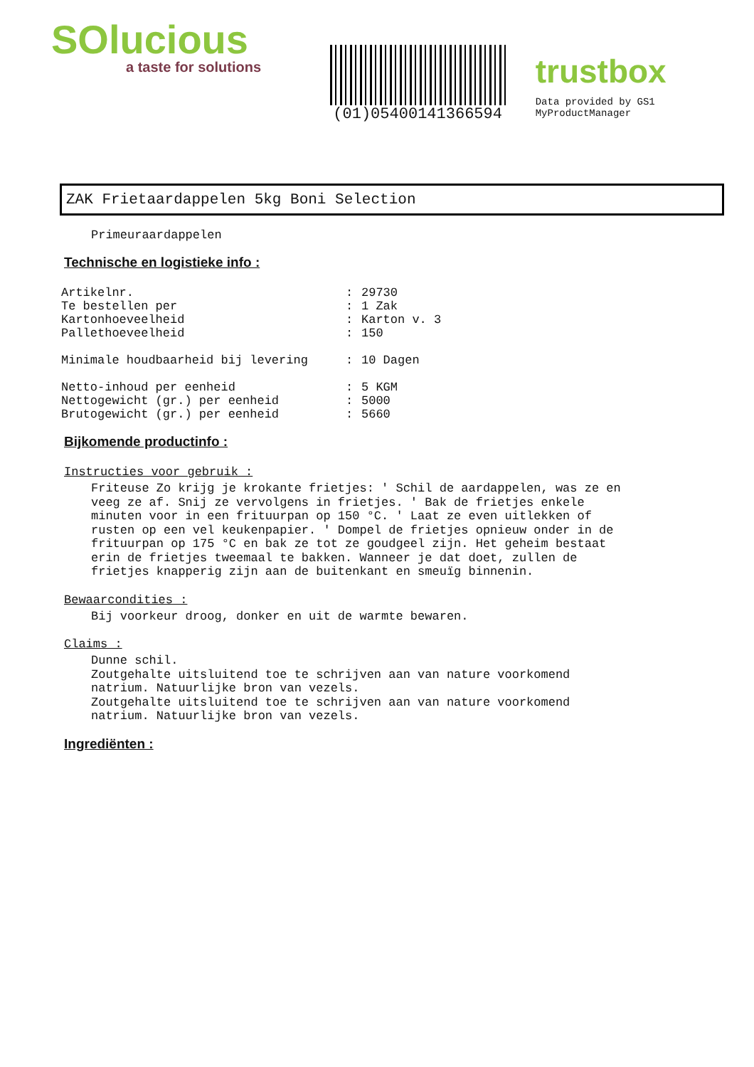SOlucious
a taste for solutions
(01)05400141366594
trustbox
Data provided by GS1 MyProductManager
ZAK Frietaardappelen 5kg Boni Selection
Primeuraardappelen
Technische en logistieke info :
| Artikelnr. | : | 29730 |
| Te bestellen per | : | 1 Zak |
| Kartonhoeveelheid | : | Karton v. 3 |
| Pallethoeveelheid | : | 150 |
| Minimale houdbaarheid bij levering | : | 10 Dagen |
| Netto-inhoud per eenheid | : | 5 KGM |
| Nettogewicht (gr.) per eenheid | : | 5000 |
| Brutogewicht (gr.) per eenheid | : | 5660 |
Bijkomende productinfo :
Instructies voor gebruik :
Friteuse Zo krijg je krokante frietjes: ' Schil de aardappelen, was ze en veeg ze af. Snij ze vervolgens in frietjes. ' Bak de frietjes enkele minuten voor in een frituurpan op 150 °C. ' Laat ze even uitlekken of rusten op een vel keukenpapier. ' Dompel de frietjes opnieuw onder in de frituurpan op 175 °C en bak ze tot ze goudgeel zijn. Het geheim bestaat erin de frietjes tweemaal te bakken. Wanneer je dat doet, zullen de frietjes knapperig zijn aan de buitenkant en smeuïg binnenin.
Bewaarcondities :
Bij voorkeur droog, donker en uit de warmte bewaren.
Claims :
Dunne schil.
Zoutgehalte uitsluitend toe te schrijven aan van nature voorkomend natrium. Natuurlijke bron van vezels.
Zoutgehalte uitsluitend toe te schrijven aan van nature voorkomend natrium. Natuurlijke bron van vezels.
Ingrediënten :